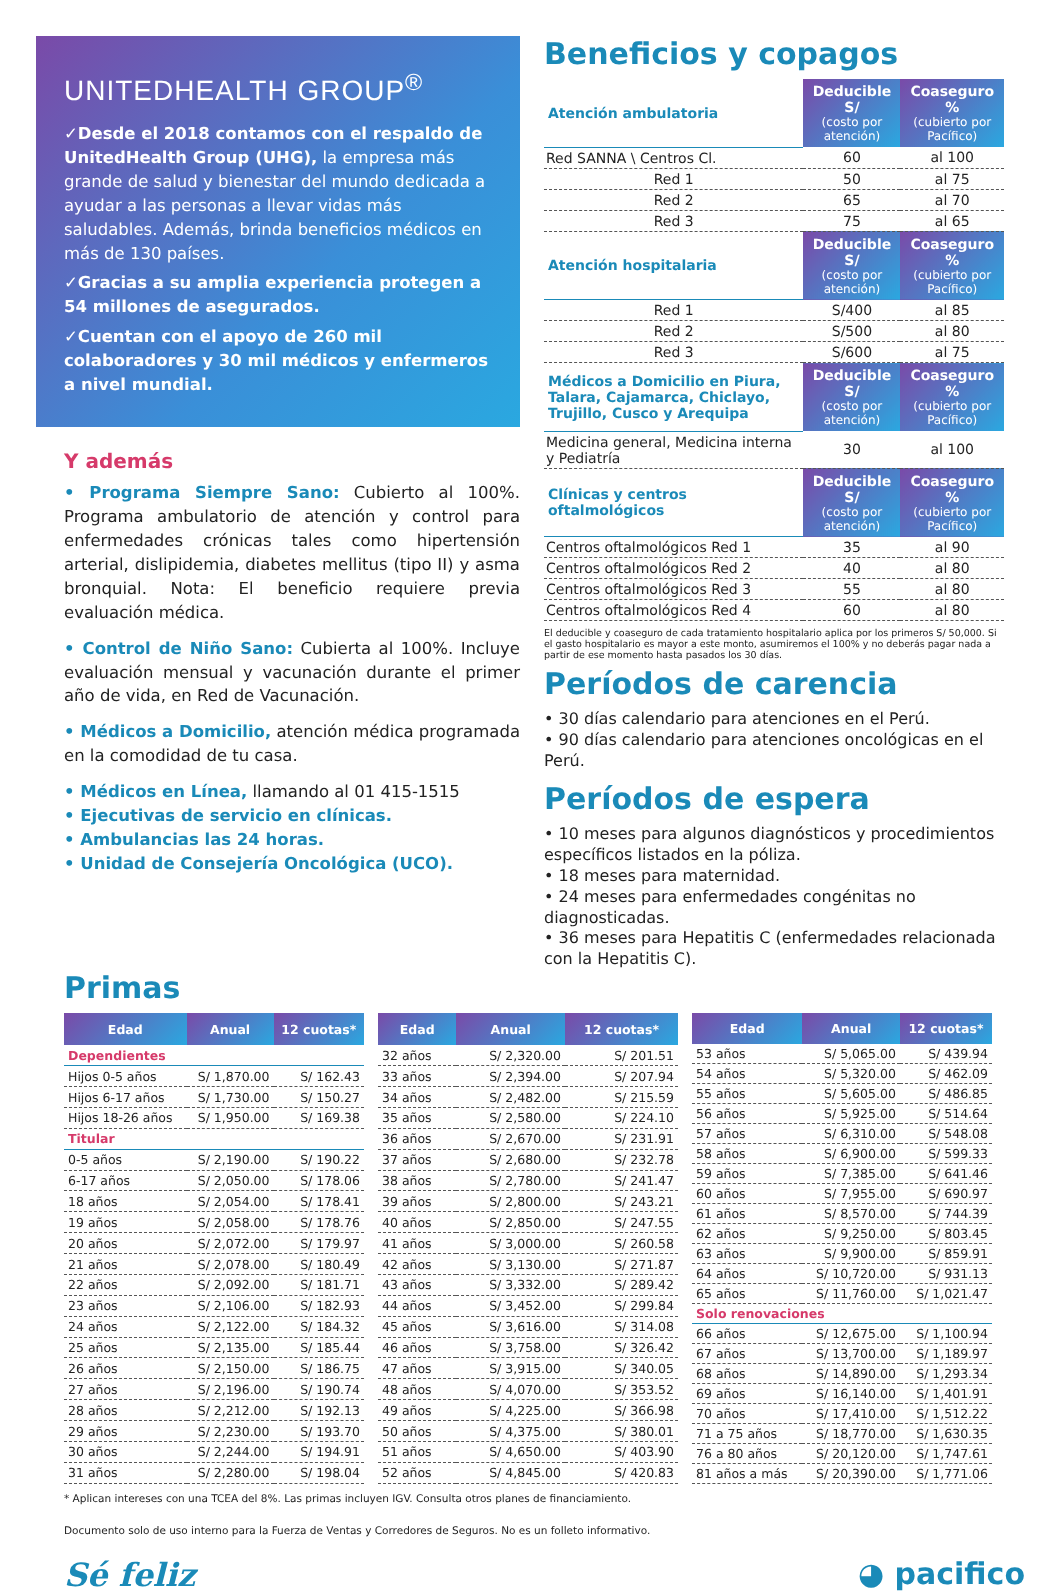UNITEDHEALTH GROUP<sup>®</sup>
✓Desde el 2018 contamos con el respaldo de UnitedHealth Group (UHG), la empresa más grande de salud y bienestar del mundo dedicada a ayudar a las personas a llevar vidas más saludables. Además, brinda beneficios médicos en más de 130 países.
✓Gracias a su amplia experiencia protegen a 54 millones de asegurados.
✓Cuentan con el apoyo de 260 mil colaboradores y 30 mil médicos y enfermeros a nivel mundial.
Y además
• Programa Siempre Sano: Cubierto al 100%. Programa ambulatorio de atención y control para enfermedades crónicas tales como hipertensión arterial, dislipidemia, diabetes mellitus (tipo II) y asma bronquial. Nota: El beneficio requiere previa evaluación médica.
• Control de Niño Sano: Cubierta al 100%. Incluye evaluación mensual y vacunación durante el primer año de vida, en Red de Vacunación.
• Médicos a Domicilio, atención médica programada en la comodidad de tu casa.
• Médicos en Línea, llamando al 01 415-1515
• Ejecutivas de servicio en clínicas.
• Ambulancias las 24 horas.
• Unidad de Consejería Oncológica (UCO).
Beneficios y copagos
| Atención ambulatoria | Deducible S/ (costo por atención) | Coaseguro % (cubierto por Pacífico) |
| --- | --- | --- |
| Red SANNA \ Centros Cl. | 60 | al 100 |
| Red 1 | 50 | al 75 |
| Red 2 | 65 | al 70 |
| Red 3 | 75 | al 65 |
| Atención hospitalaria | Deducible S/ (costo por atención) | Coaseguro % (cubierto por Pacífico) |
| Red 1 | S/400 | al 85 |
| Red 2 | S/500 | al 80 |
| Red 3 | S/600 | al 75 |
| Médicos a Domicilio en Piura, Talara, Cajamarca, Chiclayo, Trujillo, Cusco y Arequipa | Deducible S/ (costo por atención) | Coaseguro % (cubierto por Pacífico) |
| Medicina general, Medicina interna y Pediatría | 30 | al 100 |
| Clínicas y centros oftalmológicos | Deducible S/ (costo por atención) | Coaseguro % (cubierto por Pacífico) |
| Centros oftalmológicos Red 1 | 35 | al 90 |
| Centros oftalmológicos Red 2 | 40 | al 80 |
| Centros oftalmológicos Red 3 | 55 | al 80 |
| Centros oftalmológicos Red 4 | 60 | al 80 |
El deducible y coaseguro de cada tratamiento hospitalario aplica por los primeros S/ 50,000. Si el gasto hospitalario es mayor a este monto, asumiremos el 100% y no deberás pagar nada a partir de ese momento hasta pasados los 30 días.
Períodos de carencia
• 30 días calendario para atenciones en el Perú.
• 90 días calendario para atenciones oncológicas en el Perú.
Períodos de espera
• 10 meses para algunos diagnósticos y procedimientos específicos listados en la póliza.
• 18 meses para maternidad.
• 24 meses para enfermedades congénitas no diagnosticadas.
• 36 meses para Hepatitis C (enfermedades relacionada con la Hepatitis C).
Primas
| Edad | Anual | 12 cuotas* |
| --- | --- | --- |
| Dependientes | | |
| Hijos 0-5 años | S/ 1,870.00 | S/ 162.43 |
| Hijos 6-17 años | S/ 1,730.00 | S/ 150.27 |
| Hijos 18-26 años | S/ 1,950.00 | S/ 169.38 |
| Titular | | |
| 0-5 años | S/ 2,190.00 | S/ 190.22 |
| 6-17 años | S/ 2,050.00 | S/ 178.06 |
| 18 años | S/ 2,054.00 | S/ 178.41 |
| 19 años | S/ 2,058.00 | S/ 178.76 |
| 20 años | S/ 2,072.00 | S/ 179.97 |
| 21 años | S/ 2,078.00 | S/ 180.49 |
| 22 años | S/ 2,092.00 | S/ 181.71 |
| 23 años | S/ 2,106.00 | S/ 182.93 |
| 24 años | S/ 2,122.00 | S/ 184.32 |
| 25 años | S/ 2,135.00 | S/ 185.44 |
| 26 años | S/ 2,150.00 | S/ 186.75 |
| 27 años | S/ 2,196.00 | S/ 190.74 |
| 28 años | S/ 2,212.00 | S/ 192.13 |
| 29 años | S/ 2,230.00 | S/ 193.70 |
| 30 años | S/ 2,244.00 | S/ 194.91 |
| 31 años | S/ 2,280.00 | S/ 198.04 |
| Edad | Anual | 12 cuotas* |
| --- | --- | --- |
| 32 años | S/ 2,320.00 | S/ 201.51 |
| 33 años | S/ 2,394.00 | S/ 207.94 |
| 34 años | S/ 2,482.00 | S/ 215.59 |
| 35 años | S/ 2,580.00 | S/ 224.10 |
| 36 años | S/ 2,670.00 | S/ 231.91 |
| 37 años | S/ 2,680.00 | S/ 232.78 |
| 38 años | S/ 2,780.00 | S/ 241.47 |
| 39 años | S/ 2,800.00 | S/ 243.21 |
| 40 años | S/ 2,850.00 | S/ 247.55 |
| 41 años | S/ 3,000.00 | S/ 260.58 |
| 42 años | S/ 3,130.00 | S/ 271.87 |
| 43 años | S/ 3,332.00 | S/ 289.42 |
| 44 años | S/ 3,452.00 | S/ 299.84 |
| 45 años | S/ 3,616.00 | S/ 314.08 |
| 46 años | S/ 3,758.00 | S/ 326.42 |
| 47 años | S/ 3,915.00 | S/ 340.05 |
| 48 años | S/ 4,070.00 | S/ 353.52 |
| 49 años | S/ 4,225.00 | S/ 366.98 |
| 50 años | S/ 4,375.00 | S/ 380.01 |
| 51 años | S/ 4,650.00 | S/ 403.90 |
| 52 años | S/ 4,845.00 | S/ 420.83 |
| Edad | Anual | 12 cuotas* |
| --- | --- | --- |
| 53 años | S/ 5,065.00 | S/ 439.94 |
| 54 años | S/ 5,320.00 | S/ 462.09 |
| 55 años | S/ 5,605.00 | S/ 486.85 |
| 56 años | S/ 5,925.00 | S/ 514.64 |
| 57 años | S/ 6,310.00 | S/ 548.08 |
| 58 años | S/ 6,900.00 | S/ 599.33 |
| 59 años | S/ 7,385.00 | S/ 641.46 |
| 60 años | S/ 7,955.00 | S/ 690.97 |
| 61 años | S/ 8,570.00 | S/ 744.39 |
| 62 años | S/ 9,250.00 | S/ 803.45 |
| 63 años | S/ 9,900.00 | S/ 859.91 |
| 64 años | S/ 10,720.00 | S/ 931.13 |
| 65 años | S/ 11,760.00 | S/ 1,021.47 |
| Solo renovaciones | | |
| 66 años | S/ 12,675.00 | S/ 1,100.94 |
| 67 años | S/ 13,700.00 | S/ 1,189.97 |
| 68 años | S/ 14,890.00 | S/ 1,293.34 |
| 69 años | S/ 16,140.00 | S/ 1,401.91 |
| 70 años | S/ 17,410.00 | S/ 1,512.22 |
| 71 a 75 años | S/ 18,770.00 | S/ 1,630.35 |
| 76 a 80 años | S/ 20,120.00 | S/ 1,747.61 |
| 81 años a más | S/ 20,390.00 | S/ 1,771.06 |
* Aplican intereses con una TCEA del 8%. Las primas incluyen IGV. Consulta otros planes de financiamiento.
Documento solo de uso interno para la Fuerza de Ventas y Corredores de Seguros. No es un folleto informativo.
Sé feliz ◕ pacifico